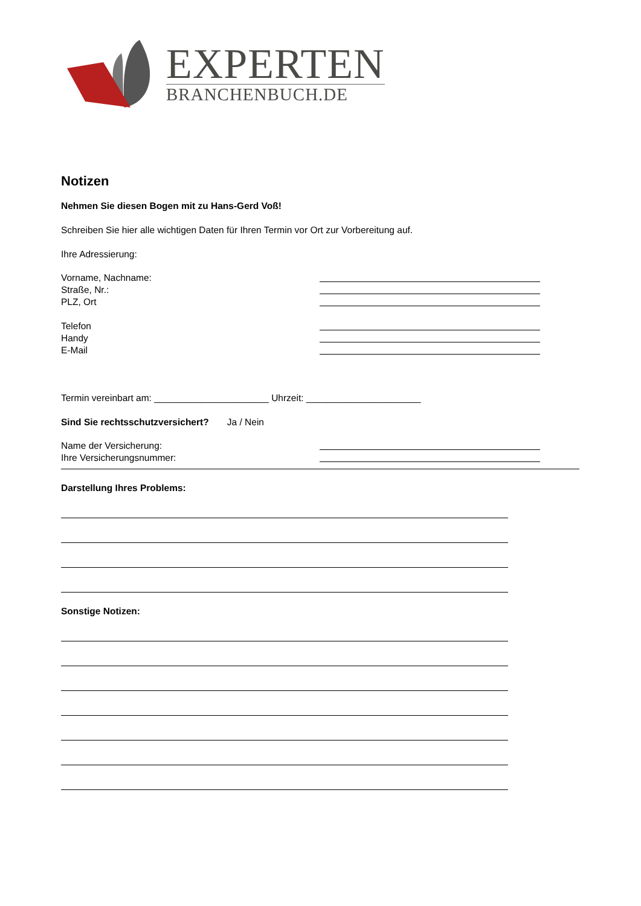EXPERTEN
BRANCHENBUCH.DE
Notizen
Nehmen Sie diesen Bogen mit zu Hans-Gerd Voß!
Schreiben Sie hier alle wichtigen Daten für Ihren Termin vor Ort zur Vorbereitung auf.
Ihre Adressierung:
Vorname, Nachname:
Straße, Nr.:
PLZ, Ort
Telefon
Handy
E-Mail
Termin vereinbart am: ______________________ Uhrzeit: ______________________
Sind Sie rechtsschutzversichert? Ja / Nein
Name der Versicherung:
Ihre Versicherungsnummer:
Darstellung Ihres Problems:
Sonstige Notizen: